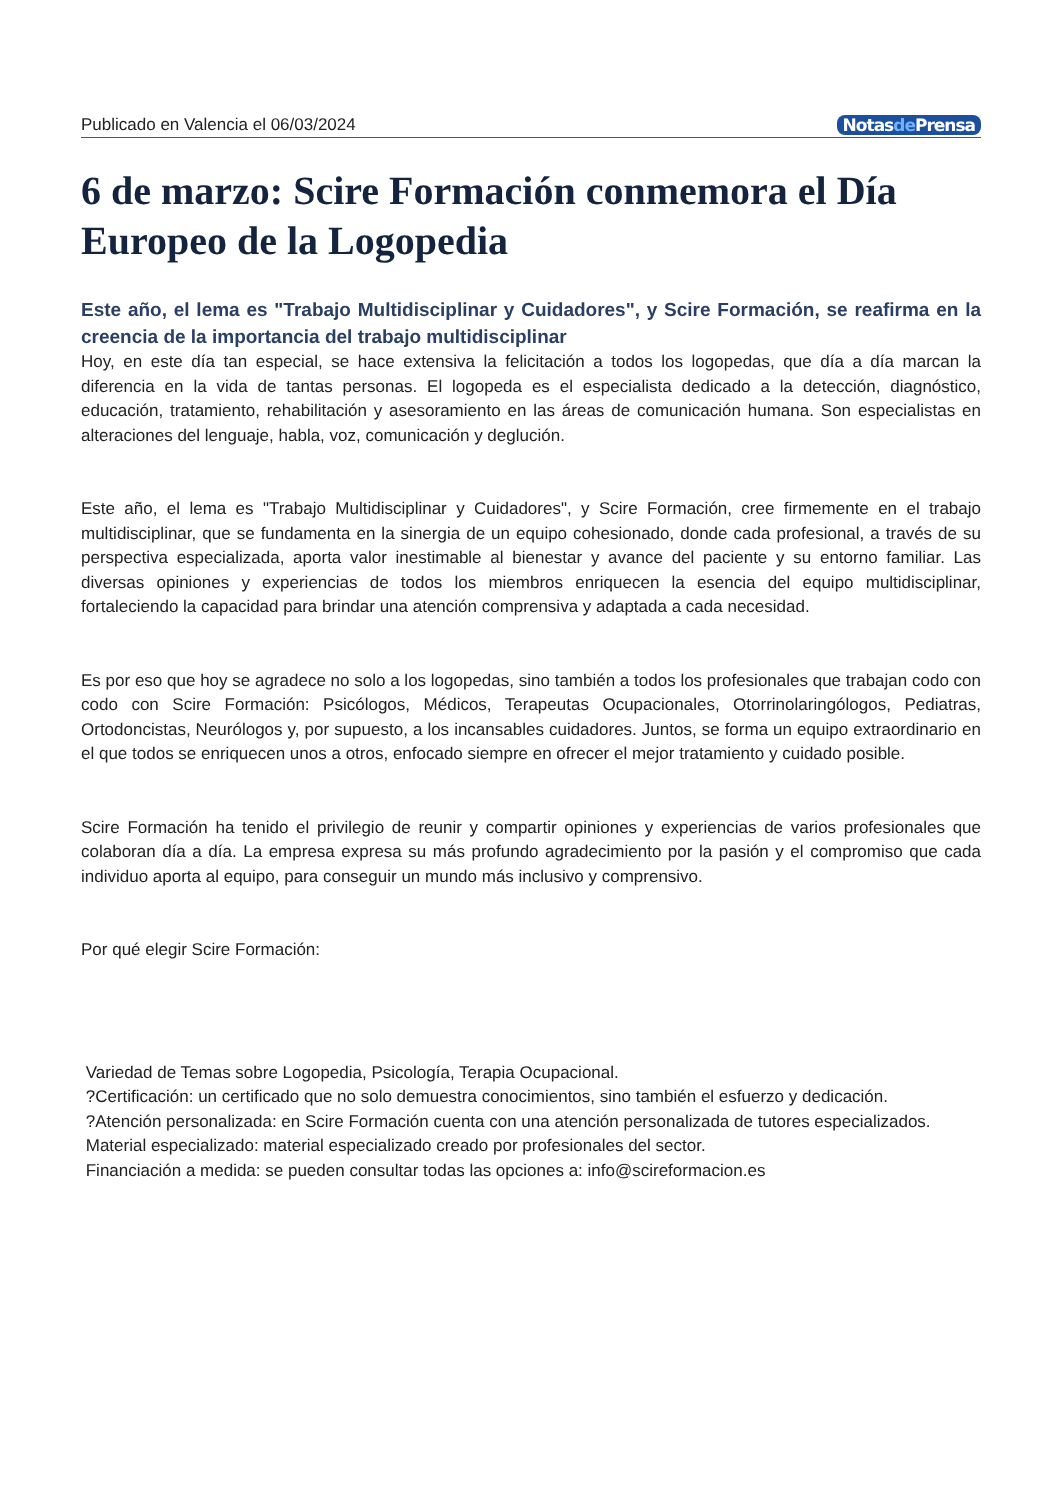Publicado en Valencia el 06/03/2024 Notasde Prensa
6 de marzo: Scire Formación conmemora el Día Europeo de la Logopedia
Este año, el lema es "Trabajo Multidisciplinar y Cuidadores", y Scire Formación, se reafirma en la creencia de la importancia del trabajo multidisciplinar
Hoy, en este día tan especial, se hace extensiva la felicitación a todos los logopedas, que día a día marcan la diferencia en la vida de tantas personas. El logopeda es el especialista dedicado a la detección, diagnóstico, educación, tratamiento, rehabilitación y asesoramiento en las áreas de comunicación humana. Son especialistas en alteraciones del lenguaje, habla, voz, comunicación y deglución.
Este año, el lema es "Trabajo Multidisciplinar y Cuidadores", y Scire Formación, cree firmemente en el trabajo multidisciplinar, que se fundamenta en la sinergia de un equipo cohesionado, donde cada profesional, a través de su perspectiva especializada, aporta valor inestimable al bienestar y avance del paciente y su entorno familiar. Las diversas opiniones y experiencias de todos los miembros enriquecen la esencia del equipo multidisciplinar, fortaleciendo la capacidad para brindar una atención comprensiva y adaptada a cada necesidad.
Es por eso que hoy se agradece no solo a los logopedas, sino también a todos los profesionales que trabajan codo con codo con Scire Formación: Psicólogos, Médicos, Terapeutas Ocupacionales, Otorrinolaringólogos, Pediatras, Ortodoncistas, Neurólogos y, por supuesto, a los incansables cuidadores. Juntos, se forma un equipo extraordinario en el que todos se enriquecen unos a otros, enfocado siempre en ofrecer el mejor tratamiento y cuidado posible.
Scire Formación ha tenido el privilegio de reunir y compartir opiniones y experiencias de varios profesionales que colaboran día a día. La empresa expresa su más profundo agradecimiento por la pasión y el compromiso que cada individuo aporta al equipo, para conseguir un mundo más inclusivo y comprensivo.
Por qué elegir Scire Formación:
Variedad de Temas sobre Logopedia, Psicología, Terapia Ocupacional.
?Certificación: un certificado que no solo demuestra conocimientos, sino también el esfuerzo y dedicación.
?Atención personalizada: en Scire Formación cuenta con una atención personalizada de tutores especializados.
Material especializado: material especializado creado por profesionales del sector.
Financiación a medida: se pueden consultar todas las opciones a: info@scireformacion.es